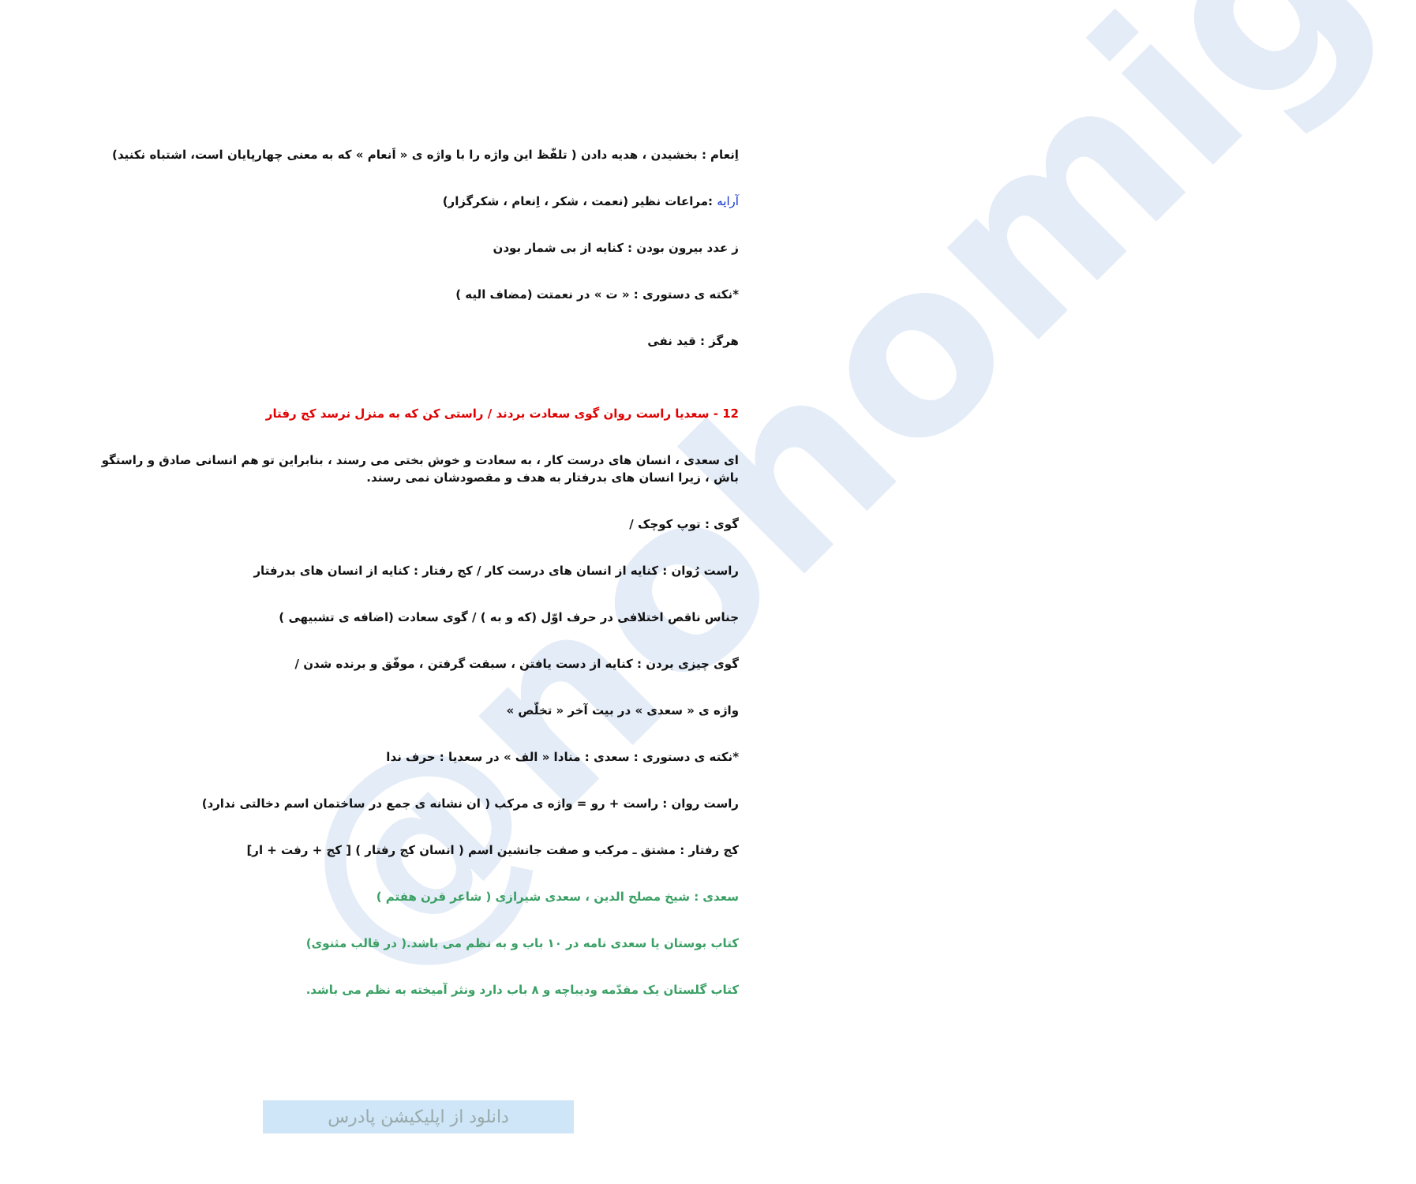@nohomig
اِنعام : بخشیدن ، هدیه دادن ( تلفّظ این واژه را با واژه ی « اَنعام » که به معنی چهارپایان است، اشتباه نکنید)
آرایه :مراعات نظیر (نعمت ، شکر ، اِنعام ، شکرگزار)
ز عدد بیرون بودن : کنایه از بی شمار بودن
*نکته ی دستوری : « ت » در نعمتت (مضاف الیه )
هرگز : قید نفی
12 - سعدیا راست روان گوی سعادت بردند / راستی کن که به منزل نرسد کج رفتار
ای سعدی ، انسان های درست کار ، به سعادت و خوش بختی می رسند ، بنابراین تو هم انسانی صادق و راستگو باش ، زیرا انسان های بدرفتار به هدف و مقصودشان نمی رسند.
گوی : توپ کوچک /
راست رُوان : کنایه از انسان های درست کار / کج رفتار : کنایه از انسان های بدرفتار
جناس ناقص اختلافی در حرف اوّل (که و به ) / گوی سعادت (اضافه ی تشبیهی )
گوی چیزی بردن : کنایه از دست یافتن ، سبقت گرفتن ، موفّق و برنده شدن /
واژه ی « سعدی » در بیت آخر « تخلّص »
*نکته ی دستوری : سعدی : منادا « الف » در سعدیا : حرف ندا
راست روان : راست + رو = واژه ی مرکب ( ان نشانه ی جمع در ساختمان اسم دخالتی ندارد)
کج رفتار : مشتق ـ مرکب و صفت جانشین اسم ( انسان کج رفتار ) [ کج + رفت + ار]
سعدی : شیخ مصلح الدین ، سعدی شیرازی ( شاعر قرن هفتم )
کتاب بوستان یا سعدی نامه در ۱۰ باب و به نظم می باشد.( در قالب مثنوی)
کتاب گلستان یک مقدّمه ودیباچه و ۸ باب دارد ونثر آمیخته به نظم می باشد.
دانلود از اپلیکیشن پادرس